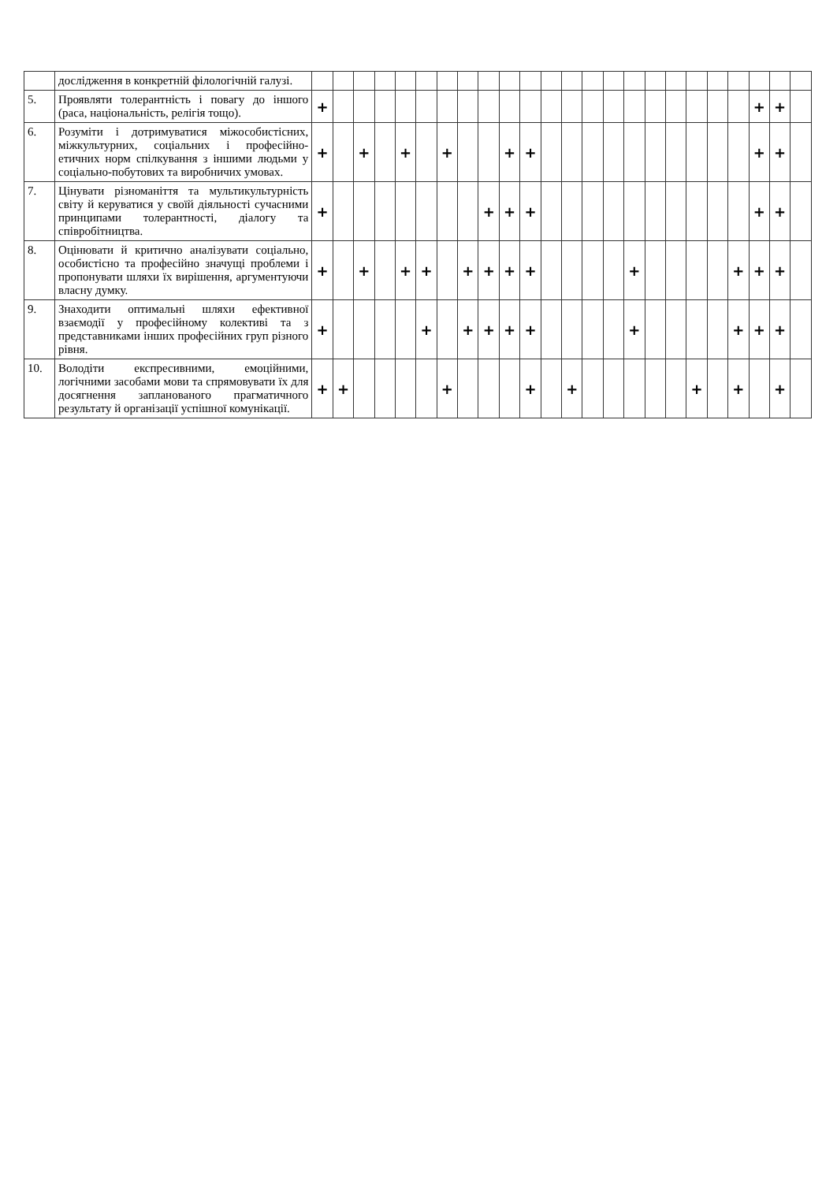| | дослідження в конкретній філологічній галузі. | | | | | | | | | | | | | | | | | | | | | | | | |
| 5. | Проявляти толерантність і повагу до іншого (раса, національність, релігія тощо). | + | | | | | | | | | | | | | | | | | | | | | + | + | |
| 6. | Розуміти і дотримуватися міжособистісних, міжкультурних, соціальних і професійно-етичних норм спілкування з іншими людьми у соціально-побутових та виробничих умовах. | + | | + | | + | | + | | | + | + | | | | | | | | | | | + | + | |
| 7. | Цінувати різноманіття та мультикультурність світу й керуватися у своїй діяльності сучасними принципами толерантності, діалогу та співробітництва. | + | | | | | | | | + | + | + | | | | | | | | | | | + | + | |
| 8. | Оцінювати й критично аналізувати соціально, особистісно та професійно значущі проблеми і пропонувати шляхи їх вирішення, аргументуючи власну думку. | + | | + | | + | + | | + | + | + | + | | | | | + | | | | | + | + | + | |
| 9. | Знаходити оптимальні шляхи ефективної взаємодії у професійному колективі та з представниками інших професійних груп різного рівня. | + | | | | | + | | + | + | + | + | | | | | + | | | | | + | + | + | |
| 10. | Володіти експресивними, емоційними, логічними засобами мови та спрямовувати їх для досягнення запланованого прагматичного результату й організації успішної комунікації. | + | + | | | | | + | | | | + | | + | | | | | | + | | + | | + | |